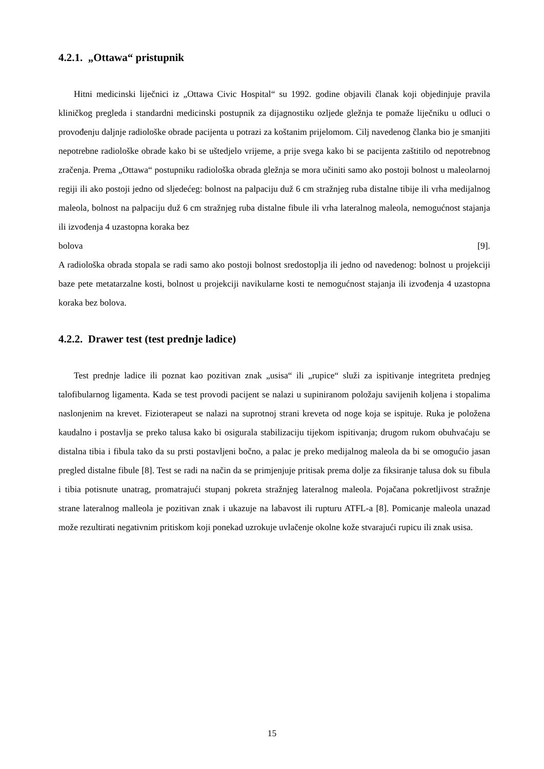4.2.1. „Ottawa“ pristupnik
Hitni medicinski liječnici iz „Ottawa Civic Hospital“ su 1992. godine objavili članak koji objedinjuje pravila kliničkog pregleda i standardni medicinski postupnik za dijagnostiku ozljede gležnja te pomaže liječniku u odluci o provođenju daljnje radiološke obrade pacijenta u potrazi za koštanim prijelomom. Cilj navedenog članka bio je smanjiti nepotrebne radiološke obrade kako bi se uštedjelo vrijeme, a prije svega kako bi se pacijenta zaštitilo od nepotrebnog zračenja. Prema „Ottawa“ postupniku radiološka obrada gležnja se mora učiniti samo ako postoji bolnost u maleolarnoj regiji ili ako postoji jedno od sljedećeg: bolnost na palpaciju duž 6 cm stražnjeg ruba distalne tibije ili vrha medijalnog maleola, bolnost na palpaciju duž 6 cm stražnjeg ruba distalne fibule ili vrha lateralnog maleola, nemogućnost stajanja ili izvođenja 4 uzastopna koraka bez
bolova [9].
A radiološka obrada stopala se radi samo ako postoji bolnost sredostoplja ili jedno od navedenog: bolnost u projekciji baze pete metatarzalne kosti, bolnost u projekciji navikularne kosti te nemogućnost stajanja ili izvođenja 4 uzastopna koraka bez bolova.
4.2.2. Drawer test (test prednje ladice)
Test prednje ladice ili poznat kao pozitivan znak „usisa“ ili „rupice“ služi za ispitivanje integriteta prednjeg talofibularnog ligamenta. Kada se test provodi pacijent se nalazi u supiniranom položaju savijenih koljena i stopalima naslonjenim na krevet. Fizioterapeut se nalazi na suprotnoj strani kreveta od noge koja se ispituje. Ruka je položena kaudalno i postavlja se preko talusa kako bi osigurala stabilizaciju tijekom ispitivanja; drugom rukom obuhvaćaju se distalna tibia i fibula tako da su prsti postavljeni bočno, a palac je preko medijalnog maleola da bi se omogućio jasan pregled distalne fibule [8]. Test se radi na način da se primjenjuje pritisak prema dolje za fiksiranje talusa dok su fibula i tibia potisnute unatrag, promatrajući stupanj pokreta stražnjeg lateralnog maleola. Pojačana pokretljivost stražnje strane lateralnog malleola je pozitivan znak i ukazuje na labavost ili rupturu ATFL-a [8]. Pomicanje maleola unazad može rezultirati negativnim pritiskom koji ponekad uzrokuje uvlačenje okolne kože stvarajući rupicu ili znak usisa.
15